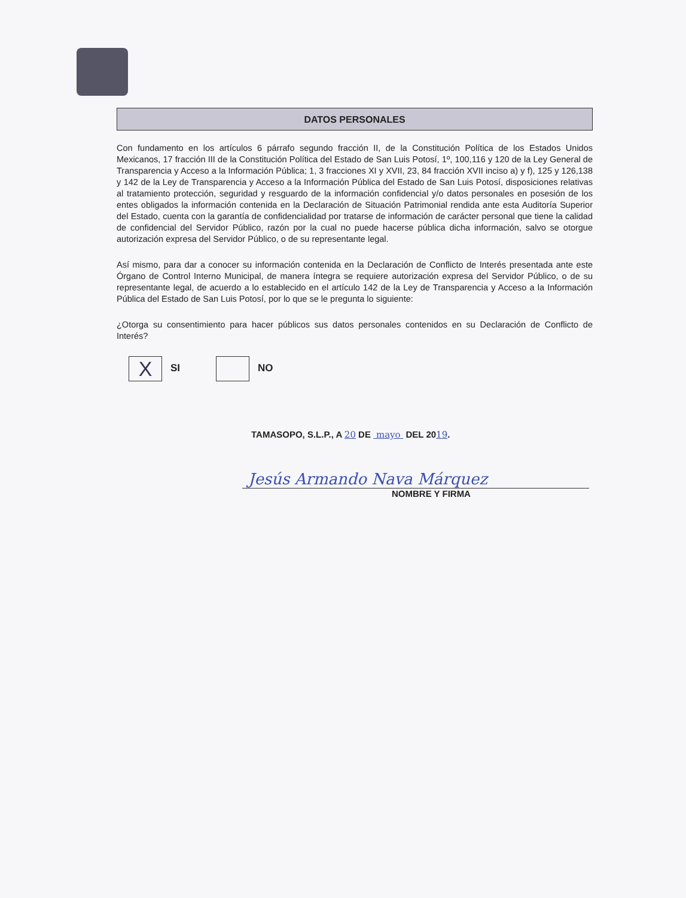DATOS PERSONALES
Con fundamento en los artículos 6 párrafo segundo fracción II, de la Constitución Política de los Estados Unidos Mexicanos, 17 fracción III de la Constitución Política del Estado de San Luis Potosí, 1º, 100,116 y 120 de la Ley General de Transparencia y Acceso a la Información Pública; 1, 3 fracciones XI y XVII, 23, 84 fracción XVII inciso a) y f), 125 y 126,138 y 142 de la Ley de Transparencia y Acceso a la Información Pública del Estado de San Luis Potosí, disposiciones relativas al tratamiento protección, seguridad y resguardo de la información confidencial y/o datos personales en posesión de los entes obligados la información contenida en la Declaración de Situación Patrimonial rendida ante esta Auditoría Superior del Estado, cuenta con la garantía de confidencialidad por tratarse de información de carácter personal que tiene la calidad de confidencial del Servidor Público, razón por la cual no puede hacerse pública dicha información, salvo se otorgue autorización expresa del Servidor Público, o de su representante legal.
Así mismo, para dar a conocer su información contenida en la Declaración de Conflicto de Interés presentada ante este Órgano de Control Interno Municipal, de manera íntegra se requiere autorización expresa del Servidor Público, o de su representante legal, de acuerdo a lo establecido en el artículo 142 de la Ley de Transparencia y Acceso a la Información Pública del Estado de San Luis Potosí, por lo que se le pregunta lo siguiente:
¿Otorga su consentimiento para hacer públicos sus datos personales contenidos en su Declaración de Conflicto de Interés?
X SI NO
TAMASOPO, S.L.P., A 20 DE mayo DEL 2019.
Jesús Armando Nava Márquez
NOMBRE Y FIRMA